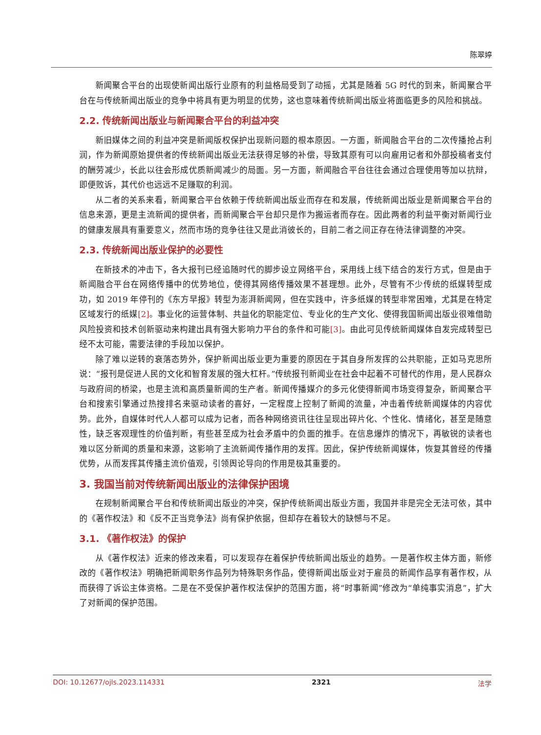陈翠婷
新闻聚合平台的出现使新闻出版行业原有的利益格局受到了动摇，尤其是随着 5G 时代的到来，新闻聚合平台在与传统新闻出版业的竞争中将具有更为明显的优势，这也意味着传统新闻出版业将面临更多的风险和挑战。
2.2. 传统新闻出版业与新闻聚合平台的利益冲突
新旧媒体之间的利益冲突是新闻版权保护出现新问题的根本原因。一方面，新闻融合平台的二次传播抢占利润，作为新闻原始提供者的传统新闻出版业无法获得足够的补偿，导致其原有可以向雇用记者和外部投稿者支付的酬劳减少，长此以往会形成优质新闻减少的局面。另一方面，新闻融合平台往往会通过合理使用等加以抗辩，即便败诉，其代价也远远不足赚取的利润。
从二者的关系来看，新闻聚合平台依赖于传统新闻出版业而存在和发展，传统新闻出版业是新闻聚合平台的信息来源，更是主流新闻的提供者，而新闻聚合平台却只是作为搬运者而存在。因此两者的利益平衡对新闻行业的健康发展具有重要意义，然而市场的竞争往往又是此消彼长的，目前二者之间正存在待法律调整的冲突。
2.3. 传统新闻出版业保护的必要性
在新技术的冲击下，各大报刊已经追随时代的脚步设立网络平台，采用线上线下结合的发行方式，但是由于新闻融合平台在网络传播中的优势地位，使得其网络传播效果不甚理想。此外，尽管有不少传统的纸媒转型成功，如 2019 年停刊的《东方早报》转型为澎湃新闻网，但在实践中，许多纸媒的转型非常困难，尤其是在特定区域发行的纸媒[2]。事业化的运营体制、共益化的职能定位、专业化的生产文化、使得我国新闻出版业很难借助风险投资和技术创新驱动来构建出具有强大影响力平台的条件和可能[3]。由此可见传统新闻媒体自发完成转型已经不太可能，需要法律的手段加以保护。
除了难以逆转的衰落态势外，保护新闻出版业更为重要的原因在于其自身所发挥的公共职能，正如马克思所说：“报刊是促进人民的文化和智育发展的强大杠杆。”传统报刊新闻业在社会中起着不可替代的作用，是人民群众与政府间的桥梁，也是主流和高质量新闻的生产者。新闻传播媒介的多元化使得新闻市场变得复杂，新闻聚合平台和搜索引擎通过热搜排名来驱动读者的喜好，一定程度上控制了新闻的流量，冲击着传统新闻媒体的内容优势。此外，自媒体时代人人都可以成为记者，而各种网络资讯往往呈现出碎片化、个性化、情绪化，甚至是随意性，缺乏客观理性的价值判断，有些甚至成为社会矛盾中的负面的推手。在信息爆炸的情况下，再敏锐的读者也难以区分新闻的质量和来源，这影响了主流新闻传播作用的发挥。因此，保护传统新闻媒体，恢复其曾经的传播优势，从而发挥其传播主流价值观，引领舆论导向的作用是极其重要的。
3. 我国当前对传统新闻出版业的法律保护困境
在规制新闻聚合平台和传统新闻出版业的冲突，保护传统新闻出版业方面，我国并非是完全无法可依，其中的《著作权法》和《反不正当竞争法》尚有保护依据，但却存在着较大的缺憾与不足。
3.1. 《著作权法》的保护
从《著作权法》近来的修改来看，可以发现存在着保护传统新闻出版业的趋势。一是著作权主体方面，新修改的《著作权法》明确把新闻职务作品列为特殊职务作品，使得新闻出版业对于雇员的新闻作品享有著作权，从而获得了诉讼主体资格。二是在不受保护著作权法保护的范围方面，将“时事新闻”修改为“单纯事实消息”，扩大了对新闻的保护范围。
DOI: 10.12677/ojls.2023.114331 2321 法学